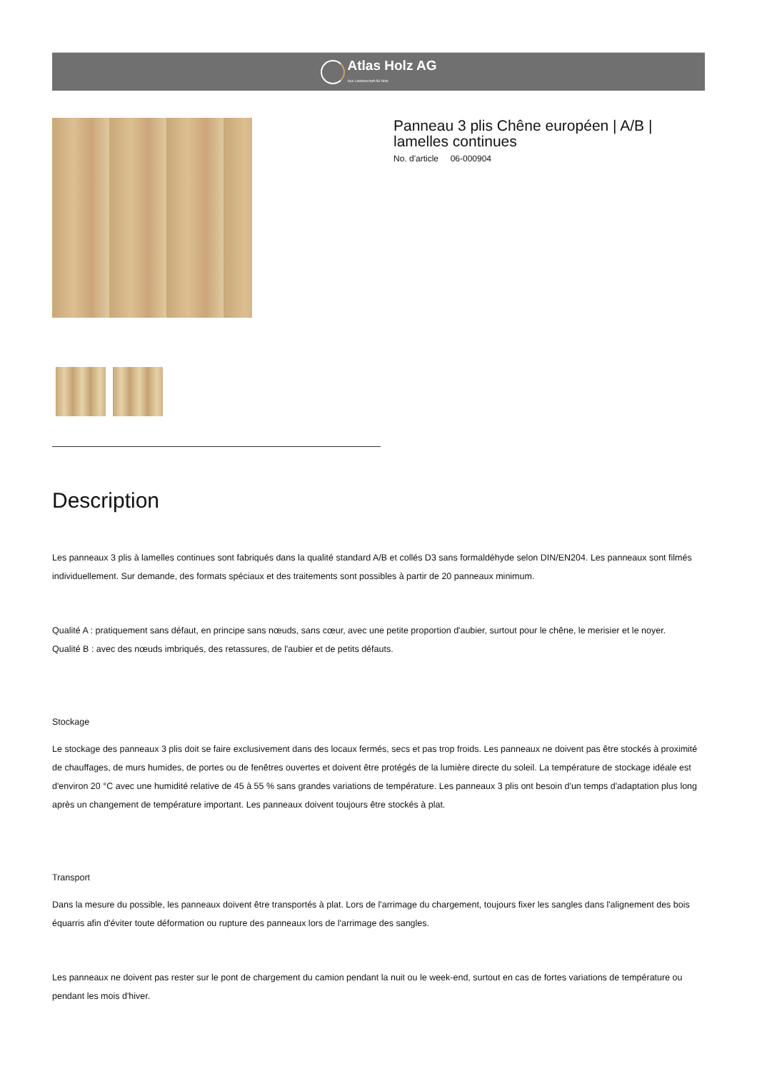Atlas Holz AG
Aus Leidenschaft für Holz.
Panneau 3 plis Chêne européen | A/B | lamelles continues
No. d'article 06-000904
Description
Les panneaux 3 plis à lamelles continues sont fabriqués dans la qualité standard A/B et collés D3 sans formaldéhyde selon DIN/EN204. Les panneaux sont filmés individuellement. Sur demande, des formats spéciaux et des traitements sont possibles à partir de 20 panneaux minimum.
Qualité A : pratiquement sans défaut, en principe sans nœuds, sans cœur, avec une petite proportion d'aubier, surtout pour le chêne, le merisier et le noyer.
Qualité B : avec des nœuds imbriqués, des retassures, de l'aubier et de petits défauts.
Stockage
Le stockage des panneaux 3 plis doit se faire exclusivement dans des locaux fermés, secs et pas trop froids. Les panneaux ne doivent pas être stockés à proximité de chauffages, de murs humides, de portes ou de fenêtres ouvertes et doivent être protégés de la lumière directe du soleil. La température de stockage idéale est d'environ 20 °C avec une humidité relative de 45 à 55 % sans grandes variations de température. Les panneaux 3 plis ont besoin d'un temps d'adaptation plus long après un changement de température important. Les panneaux doivent toujours être stockés à plat.
Transport
Dans la mesure du possible, les panneaux doivent être transportés à plat. Lors de l'arrimage du chargement, toujours fixer les sangles dans l'alignement des bois équarris afin d'éviter toute déformation ou rupture des panneaux lors de l'arrimage des sangles.
Les panneaux ne doivent pas rester sur le pont de chargement du camion pendant la nuit ou le week-end, surtout en cas de fortes variations de température ou pendant les mois d'hiver.